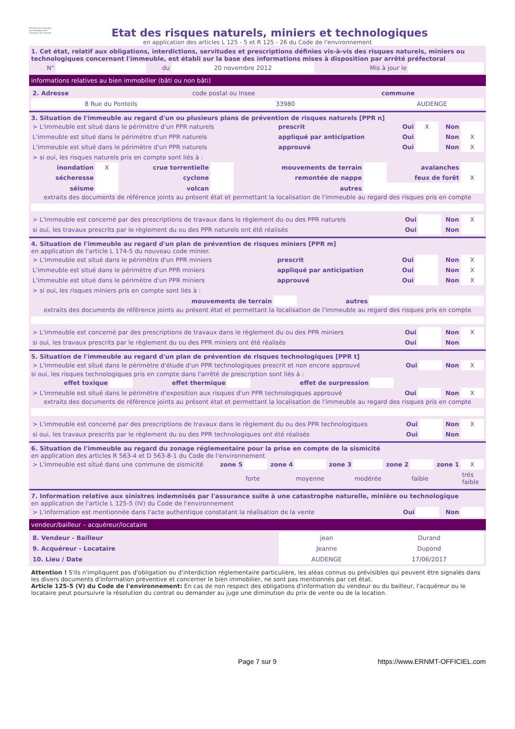Ministère de l'écologie, du développement durable et de l'énergie
Etat des risques naturels, miniers et technologiques
en application des articles L 125 - 5 et R 125 - 26 du Code de l'environnement
1. Cet état, relatif aux obligations, interdictions, servitudes et prescriptions définies vis-à-vis des risques naturels, miniers ou technologiques concernant l'immeuble, est établi sur la base des informations mises à disposition par arrêté préfectoral
| N° | | du | 20 novembre 2012 | Mis à jour le | |
informations relatives au bien immobilier (bâti ou non bâti)
| 2. Adresse | code postal ou Insee | commune |
| 8 Rue du Ponteils | 33980 | AUDENGE |
3. Situation de l'immeuble au regard d'un ou plusieurs plans de prévention de risques naturels [PPR n]
| > L'immeuble est situé dans le périmètre d'un PPR naturels | prescrit | Oui | X | Non | |
| L'immeuble est situé dans le périmètre d'un PPR naturels | appliqué par anticipation | Oui | | Non | X |
| L'immeuble est situé dans le périmètre d'un PPR naturels | approuvé | Oui | | Non | X |
| > si oui, les risques naturels pris en compte sont liés à : | | | | | |
| inondation | X | crue torrentielle | | mouvements de terrain | | avalanches | |
| sécheresse | | cyclone | | remontée de nappe | | feux de forêt | X |
| séisme | | volcan | | autres | | | |
extraits des documents de référence joints au présent état et permettant la localisation de l'immeuble au regard des risques pris en compte
| > L'immeuble est concerné par des prescriptions de travaux dans le règlement du ou des PPR naturels | Oui | | Non | X |
| si oui, les travaux prescrits par le règlement du ou des PPR naturels ont été réalisés | Oui | | Non | |
4. Situation de l'immeuble au regard d'un plan de prévention de risques miniers [PPR m]
en application de l'article L 174-5 du nouveau code minier.
| > L'immeuble est situé dans le périmètre d'un PPR miniers | prescrit | Oui | | Non | X |
| L'immeuble est situé dans le périmètre d'un PPR miniers | appliqué par anticipation | Oui | | Non | X |
| L'immeuble est situé dans le périmètre d'un PPR miniers | approuvé | Oui | | Non | X |
| > si oui, les risques miniers pris en compte sont liés à : | | | | | |
| mouvements de terrain | | autres | |
extraits des documents de référence joints au présent état et permettant la localisation de l'immeuble au regard des risques pris en compte
| > L'immeuble est concerné par des prescriptions de travaux dans le règlement du ou des PPR miniers | Oui | | Non | X |
| si oui, les travaux prescrits par le règlement du ou des PPR miniers ont été réalisés | Oui | | Non | |
5. Situation de l'immeuble au regard d'un plan de prévention de risques technologiques [PPR t]
| > L'immeuble est situé dans le périmètre d'étude d'un PPR technologiques prescrit et non encore approuvé | Oui | | Non | X |
si oui, les risques technologiques pris en compte dans l'arrêté de prescription sont liés à :
| effet toxique | | effet thermique | | effet de surpression | | |
| > L'immeuble est situé dans le périmètre d'exposition aux risques d'un PPR technologiques approuvé | Oui | | Non | X |
extraits des documents de référence joints au présent état et permettant la localisation de l'immeuble au regard des risques pris en compte
| > L'immeuble est concerné par des prescriptions de travaux dans le règlement du ou des PPR technologiques | Oui | | Non | X |
| si oui, les travaux prescrits par le règlement du ou des PPR technologiques ont été réalisés | Oui | | Non | |
6. Situation de l'immeuble au regard du zonage réglementaire pour la prise en compte de la sismicité
en application des articles R 563-4 et D 563-8-1 du Code de l'environnement
| > L'immeuble est situé dans une commune de sismicité | zone 5 | | zone 4 | | zone 3 | | zone 2 | | zone 1 | X |
| | | forte | | moyenne | | modérée | | faible | | trés faible |
7. Information relative aux sinistres indemnisés par l'assurance suite à une catastrophe naturelle, minière ou technologique
en application de l'article L 125-5 (IV) du Code de l'environnement
| > L'information est mentionnée dans l'acte authentique constatant la réalisation de la vente | Oui | | Non | |
vendeur/bailleur – acquéreur/locataire
| 8. Vendeur - Bailleur | jean | Durand |
| 9. Acquéreur - Locataire | Jeanne | Dupond |
| 10. Lieu / Date | AUDENGE | 17/06/2017 |
Attention ! S'ils n'impliquent pas d'obligation ou d'interdiction réglementaire particulière, les aléas connus ou prévisibles qui peuvent être signalés dans les divers documents d'information préventive et concerner le bien immobilier, ne sont pas mentionnés par cet état.
Article 125-5 (V) du Code de l'environnement: En cas de non respect des obligations d'information du vendeur ou du bailleur, l'acquéreur ou le locataire peut poursuivre la résolution du contrat ou demander au juge une diminution du prix de vente ou de la location.
Page 7 sur 9 https://www.ERNMT-OFFICIEL.com